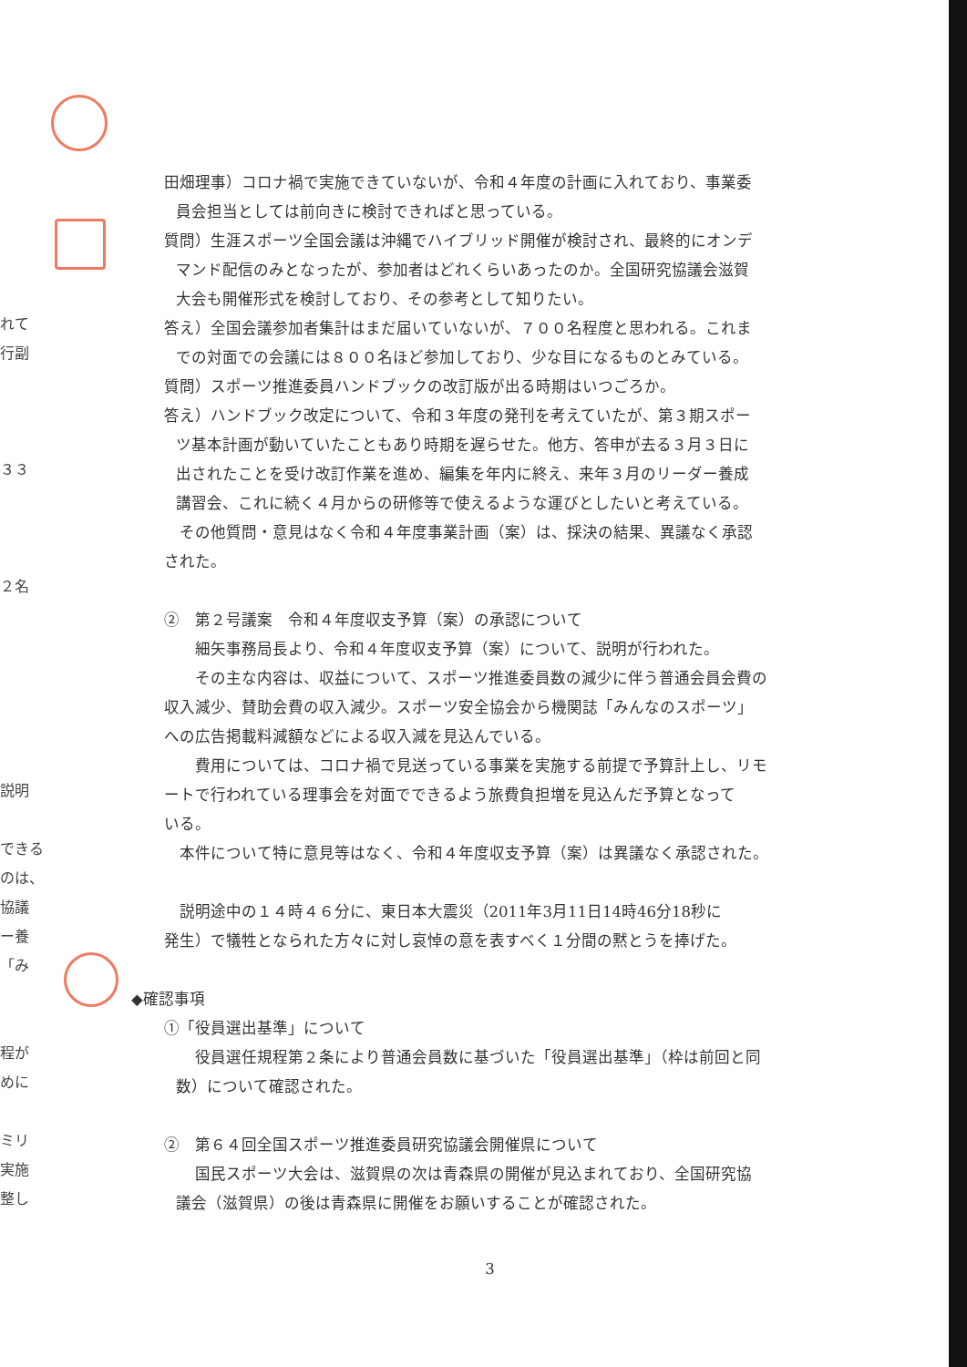れて
行副
３３
２名
説明
できる
のは、
協議
ー養
「み
程が
めに
ミリ
実施
整し
田畑理事）コロナ禍で実施できていないが、令和４年度の計画に入れており、事業委
員会担当としては前向きに検討できればと思っている。
質問）生涯スポーツ全国会議は沖縄でハイブリッド開催が検討され、最終的にオンデ
マンド配信のみとなったが、参加者はどれくらいあったのか。全国研究協議会滋賀
大会も開催形式を検討しており、その参考として知りたい。
答え）全国会議参加者集計はまだ届いていないが、７００名程度と思われる。これま
での対面での会議には８００名ほど参加しており、少な目になるものとみている。
質問）スポーツ推進委員ハンドブックの改訂版が出る時期はいつごろか。
答え）ハンドブック改定について、令和３年度の発刊を考えていたが、第３期スポー
ツ基本計画が動いていたこともあり時期を遅らせた。他方、答申が去る３月３日に
出されたことを受け改訂作業を進め、編集を年内に終え、来年３月のリーダー養成
講習会、これに続く４月からの研修等で使えるような運びとしたいと考えている。
その他質問・意見はなく令和４年度事業計画（案）は、採決の結果、異議なく承認
された。
②　第２号議案　令和４年度収支予算（案）の承認について
　細矢事務局長より、令和４年度収支予算（案）について、説明が行われた。
　その主な内容は、収益について、スポーツ推進委員数の減少に伴う普通会員会費の
収入減少、賛助会費の収入減少。スポーツ安全協会から機関誌「みんなのスポーツ」
への広告掲載料減額などによる収入減を見込んでいる。
　費用については、コロナ禍で見送っている事業を実施する前提で予算計上し、リモ
ートで行われている理事会を対面でできるよう旅費負担増を見込んだ予算となって
いる。
本件について特に意見等はなく、令和４年度収支予算（案）は異議なく承認された。
説明途中の１４時４６分に、東日本大震災（2011年3月11日14時46分18秒に
発生）で犠牲となられた方々に対し哀悼の意を表すべく１分間の黙とうを捧げた。
◆確認事項
①「役員選出基準」について
　役員選任規程第２条により普通会員数に基づいた「役員選出基準」（枠は前回と同
数）について確認された。
②　第６４回全国スポーツ推進委員研究協議会開催県について
　国民スポーツ大会は、滋賀県の次は青森県の開催が見込まれており、全国研究協
議会（滋賀県）の後は青森県に開催をお願いすることが確認された。
3